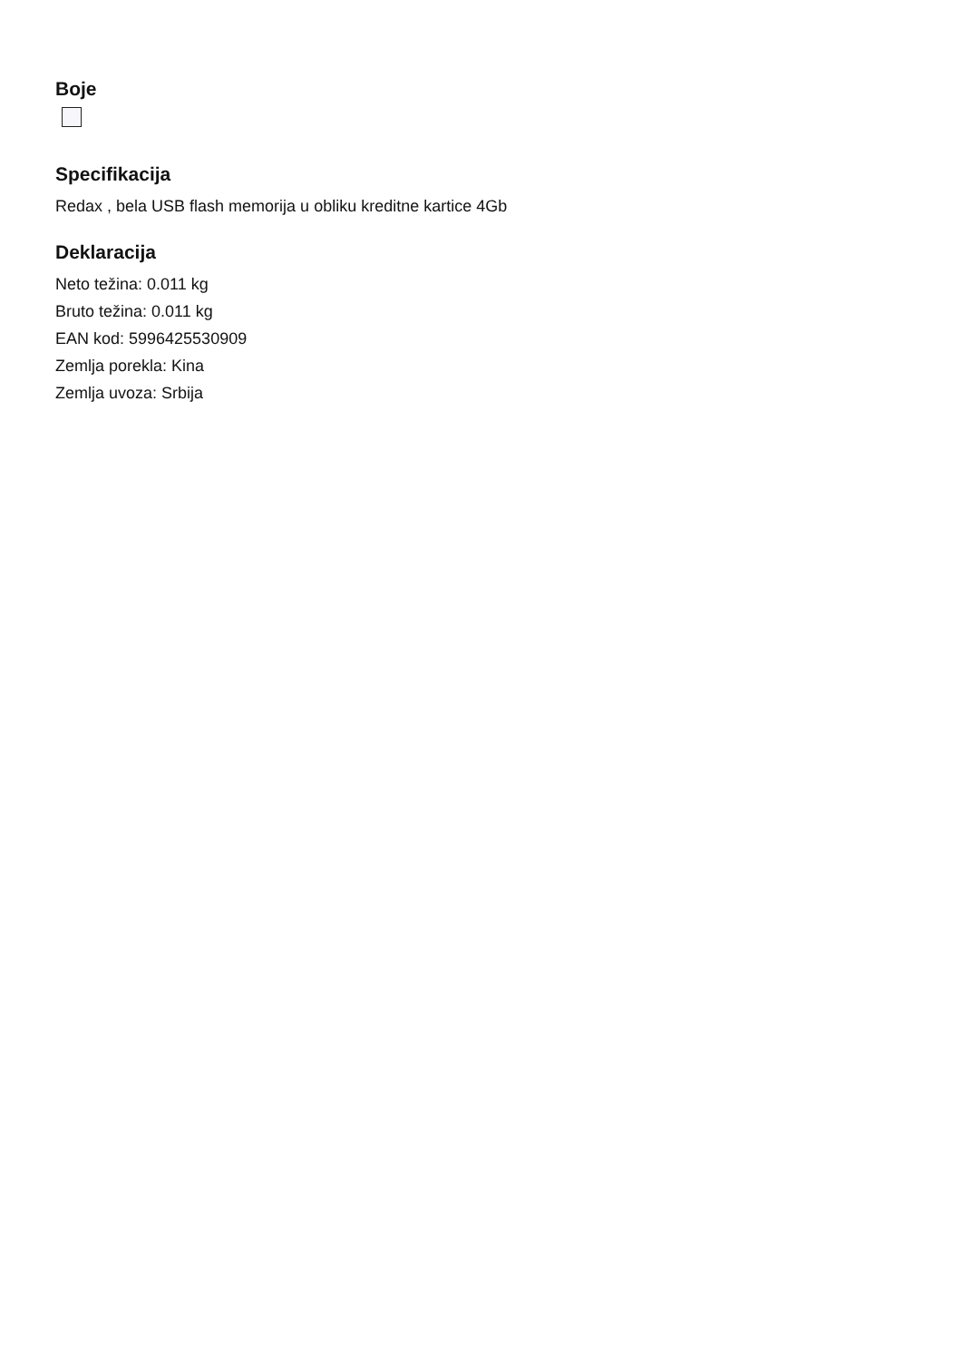Boje
Specifikacija
Redax , bela USB flash memorija u obliku kreditne kartice 4Gb
Deklaracija
Neto težina: 0.011 kg
Bruto težina: 0.011 kg
EAN kod: 5996425530909
Zemlja porekla: Kina
Zemlja uvoza: Srbija